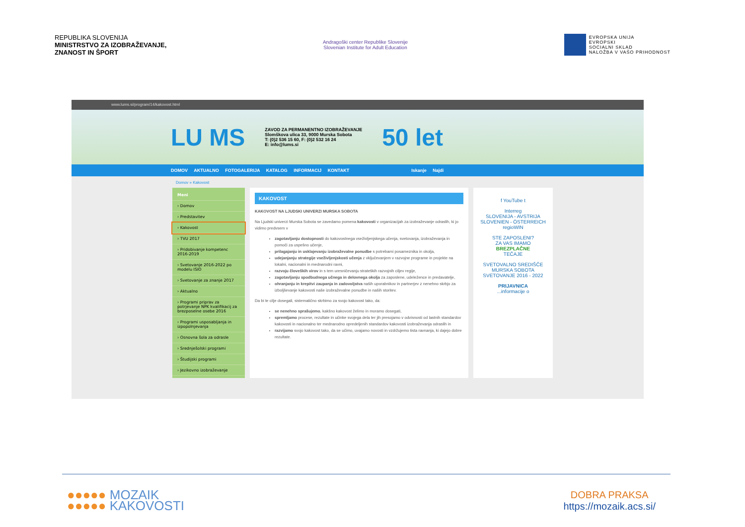REPUBLIKA SLOVENIJA
MINISTRSTVO ZA IZOBRAŽEVANJE,
ZNANOST IN ŠPORT
Andragoški center Republike Slovenije
Slovenian Institute for Adult Education
EVROPSKA UNIJA
EVROPSKI
SOCIALNI SKLAD
NALOŽBA V VAŠO PRIHODNOST
www.lums.si/program/14/kakovost.html
LU MS ZAVOD ZA PERMANENTNO IZOBRAŽEVANJE
Slomškova ulica 33, 9000 Murska Sobota
T: (0)2 536 15 60, F: (0)2 532 16 24
E: info@lums.si 50 let
DOMOV AKTUALNO FOTOGALERIJA KATALOG INFORMACIJ KONTAKT Iskanje Najdi
Domov » Kakovost
Meni
› Domov
› Predstavitev
› Kakovost
› TVU 2017
› Pridobivanje kompetenc 2016-2019
› Svetovanje 2016-2022 po modelu ISIO
› Svetovanje za znanje 2017
› Aktualno
› Programi priprav za potrjevanje NPK kvalifikacij za brezposelne osebe 2016
› Programi usposabljanja in izpopolnjevanja
› Osnovna šola za odrasle
› Srednješolski programi
› Študijski programi
› Jezikovno izobraževanje
KAKOVOST
KAKOVOST NA LJUDSKI UNIVERZI MURSKA SOBOTA
Na Ljudski univerzi Murska Sobota se zavedamo pomena kakovosti v organizacijah za izobraževanje odraslih, ki jo vidimo predvsem v
zagotavljanju dostopnosti do kakovostnega vseživljenjskega učenja, svetovanja, izobraževanja in pomoči za uspešno učenje,
prilagajanju in usklajevanju izobraževalne ponudbe s potrebami posameznika in okolja,
udejanjanju strategije vseživljenjskosti učenja z vključevanjem v razvojne programe in projekte na lokalni, nacionalni in mednarodni ravni,
razvoju človeških virov in s tem uresničevanju strateških razvojnih ciljev regije,
zagotavljanju spodbudnega učnega in delovnega okolja za zaposlene, udeležence in predavatelje,
ohranjanju in krepitvi zaupanja in zadovoljstva naših uporabnikov in partnerjev z nenehno skrbjo za izboljševanje kakovosti naše izobraževalne ponudbe in naših storitev.
Da bi te cilje dosegali, sistematično skrbimo za svojo kakovost tako, da:
se nenehno sprašujemo, kakšno kakovost želimo in moramo dosegati,
spremljamo procese, rezultate in učinke svojega dela ter jih presojamo v odvisnosti od lastnih standardov kakovosti in nacionalno ter mednarodno opredeljenih standardov kakovosti izobraževanja odraslih in
razvijamo svojo kakovost tako, da se učimo, uvajamo novosti in vzdržujemo tista ravnanja, ki dajejo dobre rezultate.
f YouTube t
Interreg
SLOVENIJA - AVSTRIJA
SLOVENIEN - ÖSTERREICH
regioWIN
STE ZAPOSLENI?
ZA VAS IMAMO
BREZPLAČNE
TEČAJE
SVETOVALNO SREDIŠČE MURSKA SOBOTA
SVETOVANJE 2016 - 2022
PRIJAVNICA
...informacije o
●●●●● MOZAIK
●●●●● KAKOVOSTI
DOBRA PRAKSA
https://mozaik.acs.si/